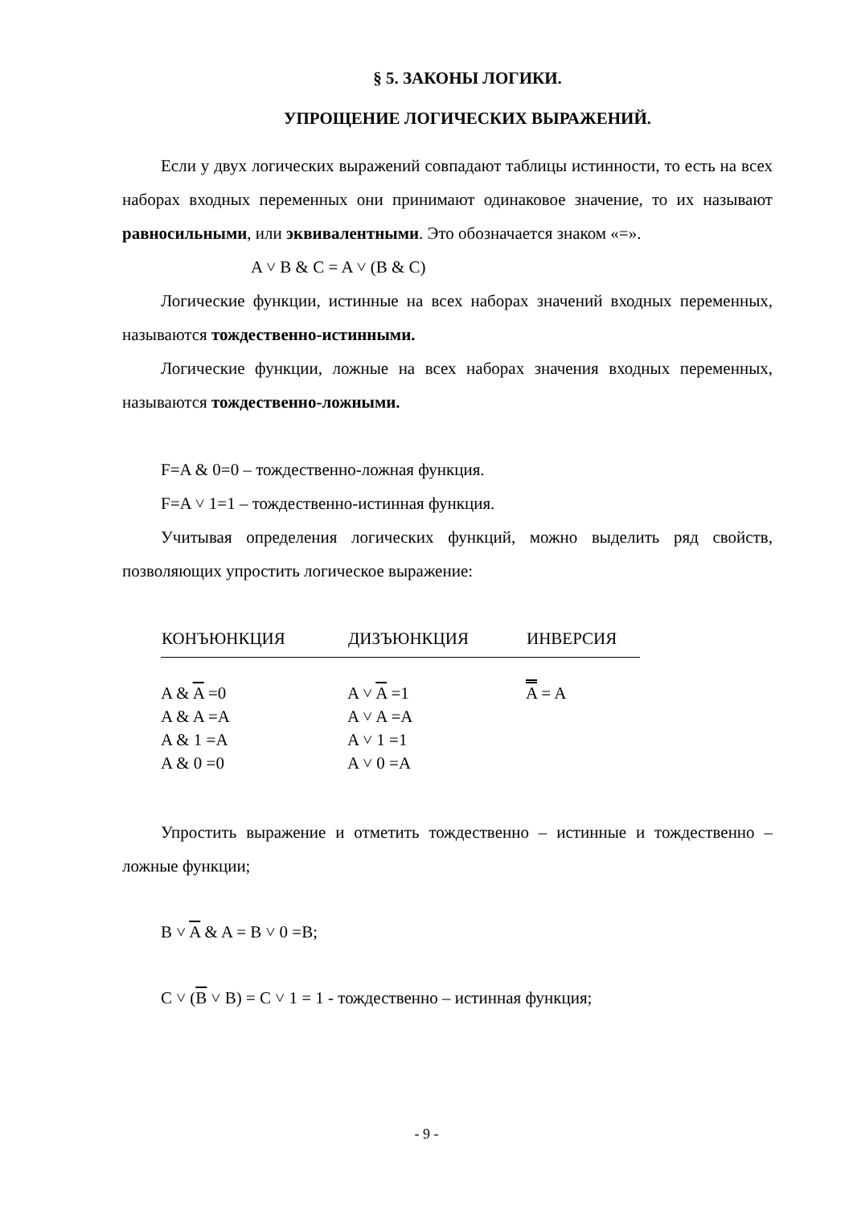§ 5. ЗАКОНЫ ЛОГИКИ.
УПРОЩЕНИЕ ЛОГИЧЕСКИХ ВЫРАЖЕНИЙ.
Если у двух логических выражений совпадают таблицы истинности, то есть на всех наборах входных переменных они принимают одинаковое значение, то их называют равносильными, или эквивалентными. Это обозначается знаком «=».
A ˅ B & C = A ˅ (B & C)
Логические функции, истинные на всех наборах значений входных переменных, называются тождественно-истинными.
Логические функции, ложные на всех наборах значения входных переменных, называются тождественно-ложными.
F=A & 0=0 – тождественно-ложная функция.
F=A ˅ 1=1 – тождественно-истинная функция.
Учитывая определения логических функций, можно выделить ряд свойств, позволяющих упростить логическое выражение:
| КОНЪЮНКЦИЯ | ДИЗЪЮНКЦИЯ | ИНВЕРСИЯ |
| --- | --- | --- |
| A & A =0 | A ˅ A =1 | A = A |
| A & A =A | A ˅ A =A | |
| A & 1 =A | A ˅ 1 =1 | |
| A & 0 =0 | A ˅ 0 =A | |
Упростить выражение и отметить тождественно – истинные и тождественно – ложные функции;
B ˅ A & A = B ˅ 0 =B;
C ˅ (B ˅ B) = C ˅ 1 = 1 - тождественно – истинная функция;
- 9 -